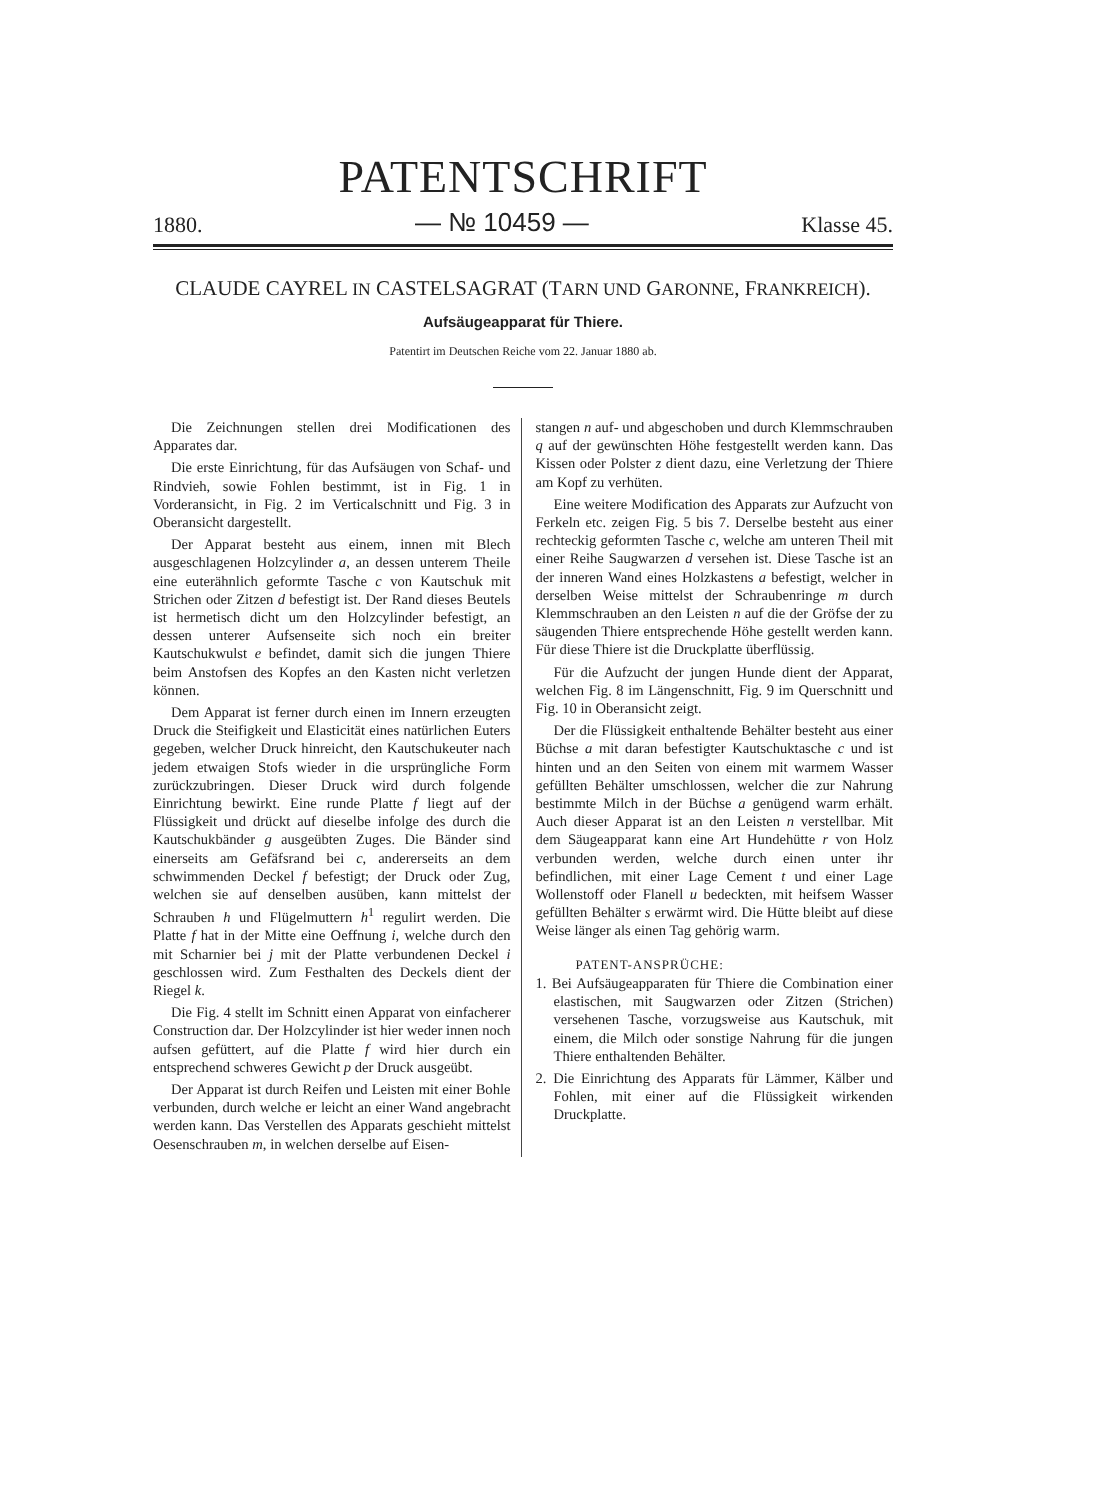PATENTSCHRIFT
1880. — № 10459 — Klasse 45.
CLAUDE CAYREL IN CASTELSAGRAT (TARN UND GARONNE, FRANKREICH).
Aufsäugeapparat für Thiere.
Patentirt im Deutschen Reiche vom 22. Januar 1880 ab.
Die Zeichnungen stellen drei Modificationen des Apparates dar.
Die erste Einrichtung, für das Aufsäugen von Schaf- und Rindvieh, sowie Fohlen bestimmt, ist in Fig. 1 in Vorderansicht, in Fig. 2 im Verticalschnitt und Fig. 3 in Oberansicht dargestellt.
Der Apparat besteht aus einem, innen mit Blech ausgeschlagenen Holzcylinder a, an dessen unterem Theile eine euterähnlich geformte Tasche c von Kautschuk mit Strichen oder Zitzen d befestigt ist. Der Rand dieses Beutels ist hermetisch dicht um den Holzcylinder befestigt, an dessen unterer Aufsenseite sich noch ein breiter Kautschukwulst e befindet, damit sich die jungen Thiere beim Anstofsen des Kopfes an den Kasten nicht verletzen können.
Dem Apparat ist ferner durch einen im Innern erzeugten Druck die Steifigkeit und Elasticität eines natürlichen Euters gegeben, welcher Druck hinreicht, den Kautschukeuter nach jedem etwaigen Stofs wieder in die ursprüngliche Form zurückzubringen. Dieser Druck wird durch folgende Einrichtung bewirkt. Eine runde Platte f liegt auf der Flüssigkeit und drückt auf dieselbe infolge des durch die Kautschukbänder g ausgeübten Zuges. Die Bänder sind einerseits am Gefäfsrand bei c, andererseits an dem schwimmenden Deckel f befestigt; der Druck oder Zug, welchen sie auf denselben ausüben, kann mittelst der Schrauben h und Flügelmuttern h<sup>1</sup> regulirt werden. Die Platte f hat in der Mitte eine Oeffnung i, welche durch den mit Scharnier bei j mit der Platte verbundenen Deckel i geschlossen wird. Zum Festhalten des Deckels dient der Riegel k.
Die Fig. 4 stellt im Schnitt einen Apparat von einfacherer Construction dar. Der Holzcylinder ist hier weder innen noch aufsen gefüttert, auf die Platte f wird hier durch ein entsprechend schweres Gewicht p der Druck ausgeübt.
Der Apparat ist durch Reifen und Leisten mit einer Bohle verbunden, durch welche er leicht an einer Wand angebracht werden kann. Das Verstellen des Apparats geschieht mittelst Oesenschrauben m, in welchen derselbe auf Eisen-
stangen n auf- und abgeschoben und durch Klemmschrauben q auf der gewünschten Höhe festgestellt werden kann. Das Kissen oder Polster z dient dazu, eine Verletzung der Thiere am Kopf zu verhüten.
Eine weitere Modification des Apparats zur Aufzucht von Ferkeln etc. zeigen Fig. 5 bis 7. Derselbe besteht aus einer rechteckig geformten Tasche c, welche am unteren Theil mit einer Reihe Saugwarzen d versehen ist. Diese Tasche ist an der inneren Wand eines Holzkastens a befestigt, welcher in derselben Weise mittelst der Schraubenringe m durch Klemmschrauben an den Leisten n auf die der Gröfse der zu säugenden Thiere entsprechende Höhe gestellt werden kann. Für diese Thiere ist die Druckplatte überflüssig.
Für die Aufzucht der jungen Hunde dient der Apparat, welchen Fig. 8 im Längenschnitt, Fig. 9 im Querschnitt und Fig. 10 in Oberansicht zeigt.
Der die Flüssigkeit enthaltende Behälter besteht aus einer Büchse a mit daran befestigter Kautschuktasche c und ist hinten und an den Seiten von einem mit warmem Wasser gefüllten Behälter umschlossen, welcher die zur Nahrung bestimmte Milch in der Büchse a genügend warm erhält. Auch dieser Apparat ist an den Leisten n verstellbar. Mit dem Säugeapparat kann eine Art Hundehütte r von Holz verbunden werden, welche durch einen unter ihr befindlichen, mit einer Lage Cement t und einer Lage Wollenstoff oder Flanell u bedeckten, mit heifsem Wasser gefüllten Behälter s erwärmt wird. Die Hütte bleibt auf diese Weise länger als einen Tag gehörig warm.
PATENT-ANSPRÜCHE:
1. Bei Aufsäugeapparaten für Thiere die Combination einer elastischen, mit Saugwarzen oder Zitzen (Strichen) versehenen Tasche, vorzugsweise aus Kautschuk, mit einem, die Milch oder sonstige Nahrung für die jungen Thiere enthaltenden Behälter.
2. Die Einrichtung des Apparats für Lämmer, Kälber und Fohlen, mit einer auf die Flüssigkeit wirkenden Druckplatte.